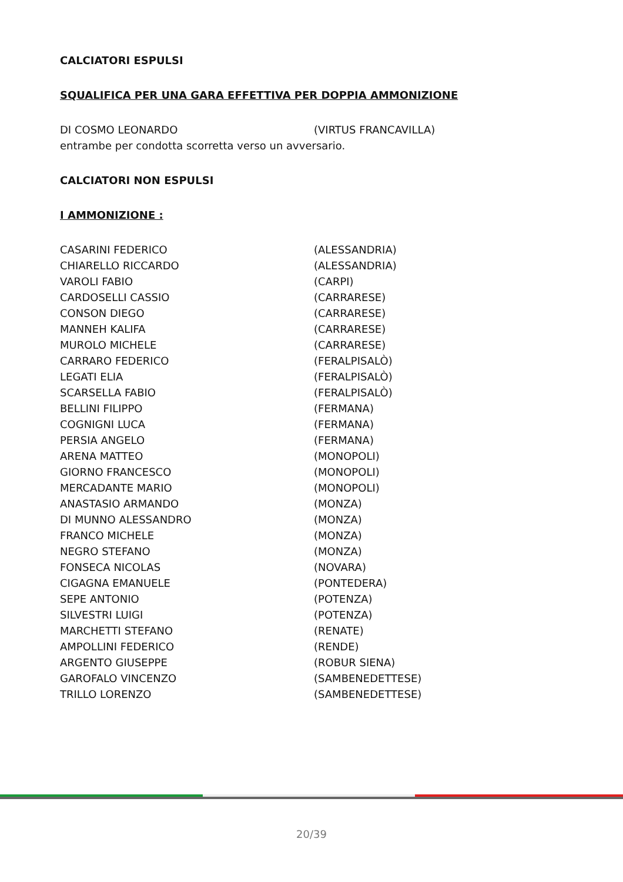CALCIATORI ESPULSI
SQUALIFICA PER UNA GARA EFFETTIVA PER DOPPIA AMMONIZIONE
| DI COSMO LEONARDO | (VIRTUS FRANCAVILLA) |
entrambe per condotta scorretta verso un avversario.
CALCIATORI NON ESPULSI
I AMMONIZIONE :
| CASARINI FEDERICO | (ALESSANDRIA) |
| CHIARELLO RICCARDO | (ALESSANDRIA) |
| VAROLI FABIO | (CARPI) |
| CARDOSELLI CASSIO | (CARRARESE) |
| CONSON DIEGO | (CARRARESE) |
| MANNEH KALIFA | (CARRARESE) |
| MUROLO MICHELE | (CARRARESE) |
| CARRARO FEDERICO | (FERALPISALÒ) |
| LEGATI ELIA | (FERALPISALÒ) |
| SCARSELLA FABIO | (FERALPISALÒ) |
| BELLINI FILIPPO | (FERMANA) |
| COGNIGNI LUCA | (FERMANA) |
| PERSIA ANGELO | (FERMANA) |
| ARENA MATTEO | (MONOPOLI) |
| GIORNO FRANCESCO | (MONOPOLI) |
| MERCADANTE MARIO | (MONOPOLI) |
| ANASTASIO ARMANDO | (MONZA) |
| DI MUNNO ALESSANDRO | (MONZA) |
| FRANCO MICHELE | (MONZA) |
| NEGRO STEFANO | (MONZA) |
| FONSECA NICOLAS | (NOVARA) |
| CIGAGNA EMANUELE | (PONTEDERA) |
| SEPE ANTONIO | (POTENZA) |
| SILVESTRI LUIGI | (POTENZA) |
| MARCHETTI STEFANO | (RENATE) |
| AMPOLLINI FEDERICO | (RENDE) |
| ARGENTO GIUSEPPE | (ROBUR SIENA) |
| GAROFALO VINCENZO | (SAMBENEDETTESE) |
| TRILLO LORENZO | (SAMBENEDETTESE) |
20/39